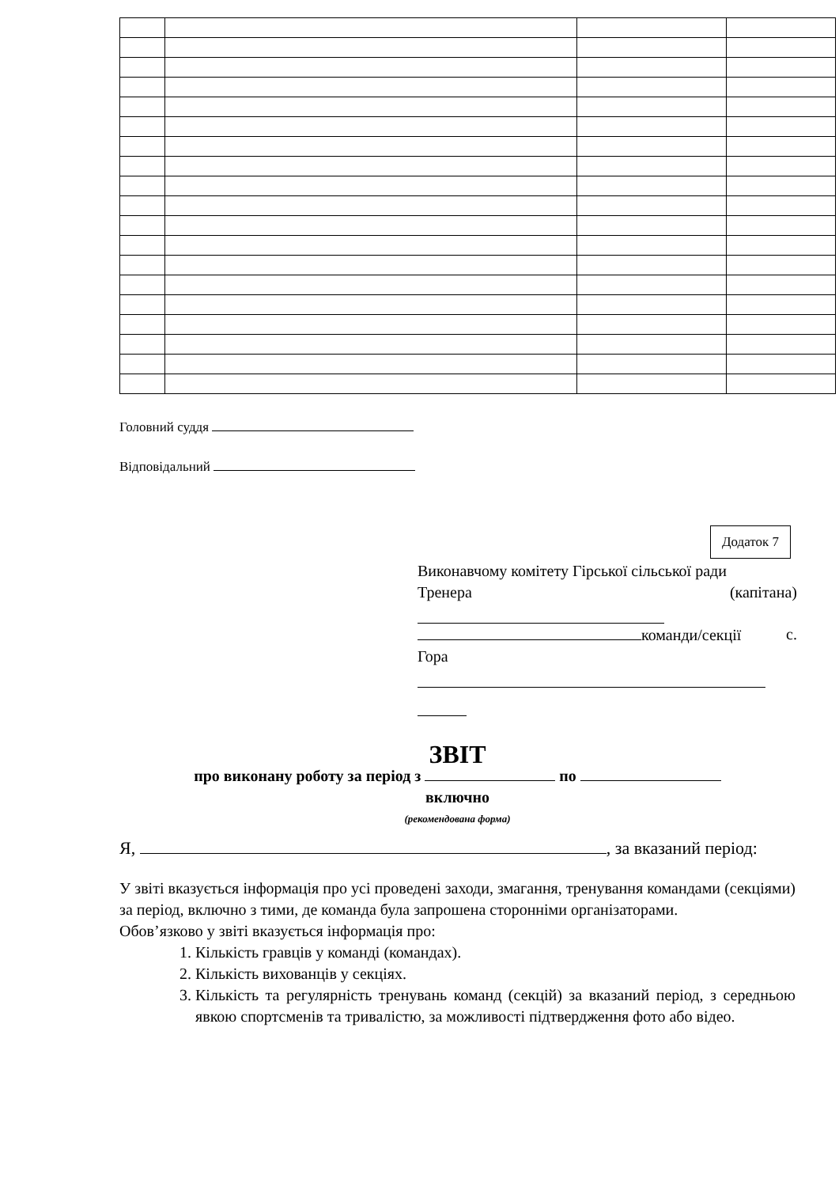Головний суддя
Відповідальний
Додаток 7
Виконавчому комітету Гірської сільської ради
Тренера (капітана)
команди/секції с.
Гора
ЗВІТ
про виконану роботу за період з по
включно
(рекомендована форма)
Я, , за вказаний період:
У звіті вказується інформація про усі проведені заходи, змагання, тренування командами (секціями) за період, включно з тими, де команда була запрошена сторонніми організаторами.
Обов’язково у звіті вказується інформація про:
1. Кількість гравців у команді (командах).
2. Кількість вихованців у секціях.
3. Кількість та регулярність тренувань команд (секцій) за вказаний період, з середньою явкою спортсменів та тривалістю, за можливості підтвердження фото або відео.